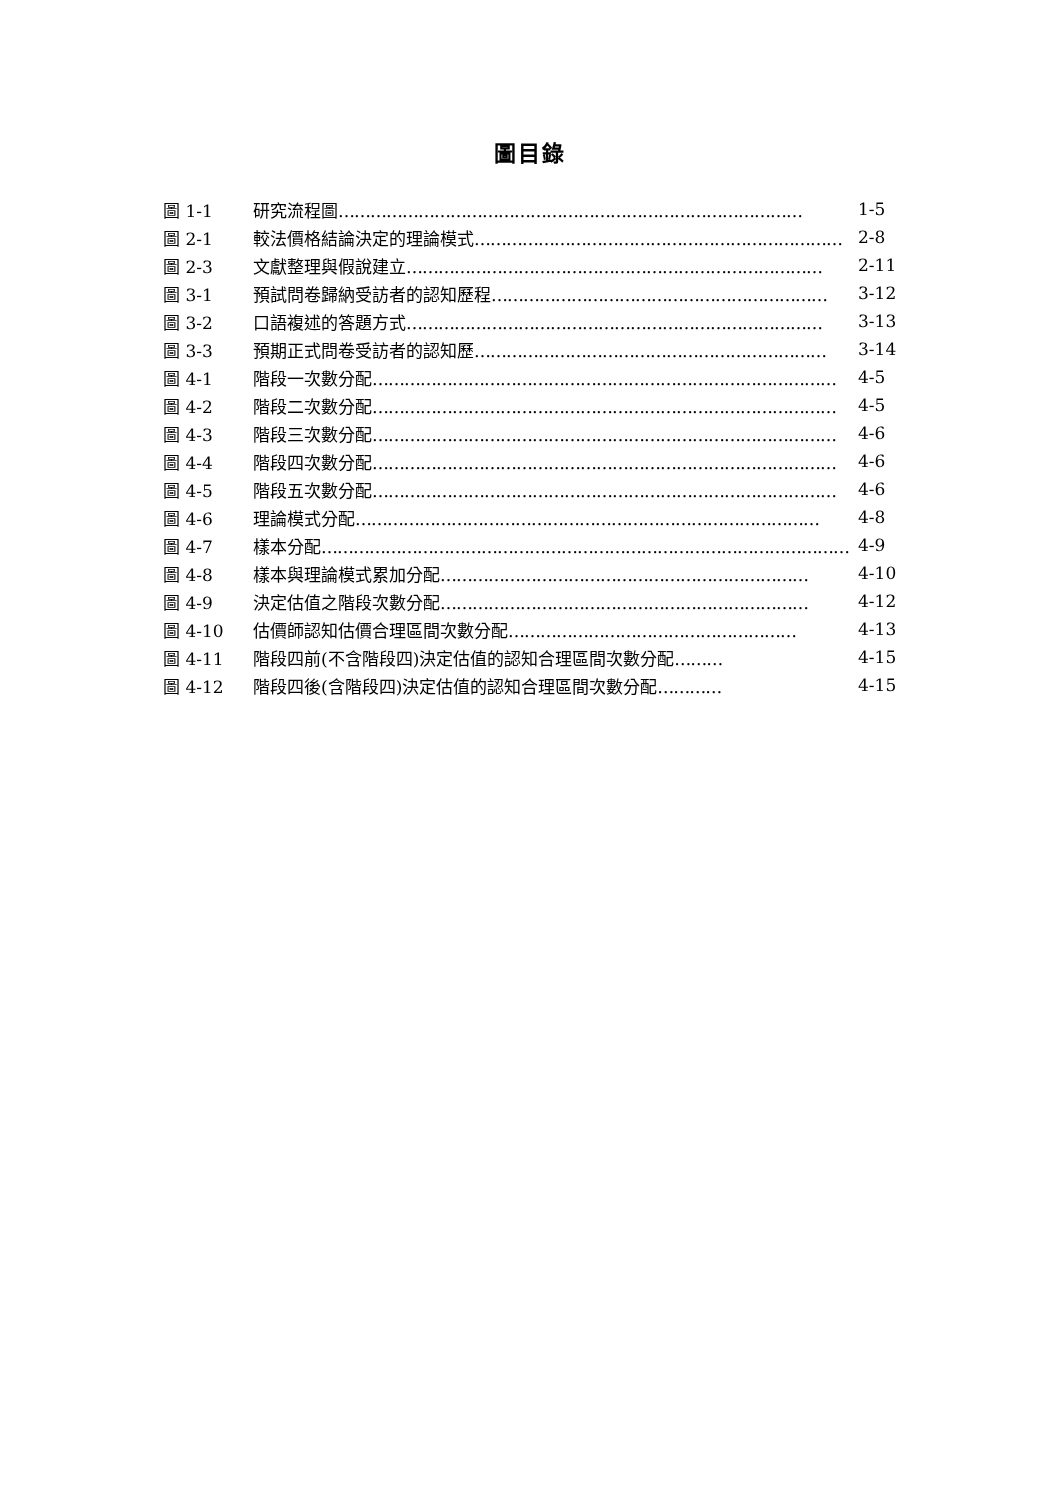圖目錄
圖 1-1 研究流程圖…………………………………………………………………………… 1-5
圖 2-1 較法價格結論決定的理論模式…………………………………………………………… 2-8
圖 2-3 文獻整理與假說建立…………………………………………………………………… 2-11
圖 3-1 預試問卷歸納受訪者的認知歷程……………………………………………………… 3-12
圖 3-2 口語複述的答題方式…………………………………………………………………… 3-13
圖 3-3 預期正式問卷受訪者的認知歷………………………………………………………… 3-14
圖 4-1 階段一次數分配…………………………………………………………………………… 4-5
圖 4-2 階段二次數分配…………………………………………………………………………… 4-5
圖 4-3 階段三次數分配…………………………………………………………………………… 4-6
圖 4-4 階段四次數分配…………………………………………………………………………… 4-6
圖 4-5 階段五次數分配…………………………………………………………………………… 4-6
圖 4-6 理論模式分配…………………………………………………………………………… 4-8
圖 4-7 樣本分配……………………………………………………………………………………… 4-9
圖 4-8 樣本與理論模式累加分配…………………………………………………………… 4-10
圖 4-9 決定估值之階段次數分配…………………………………………………………… 4-12
圖 4-10 估價師認知估價合理區間次數分配……………………………………………… 4-13
圖 4-11 階段四前(不含階段四)決定估值的認知合理區間次數分配……… 4-15
圖 4-12 階段四後(含階段四)決定估值的認知合理區間次數分配………… 4-15